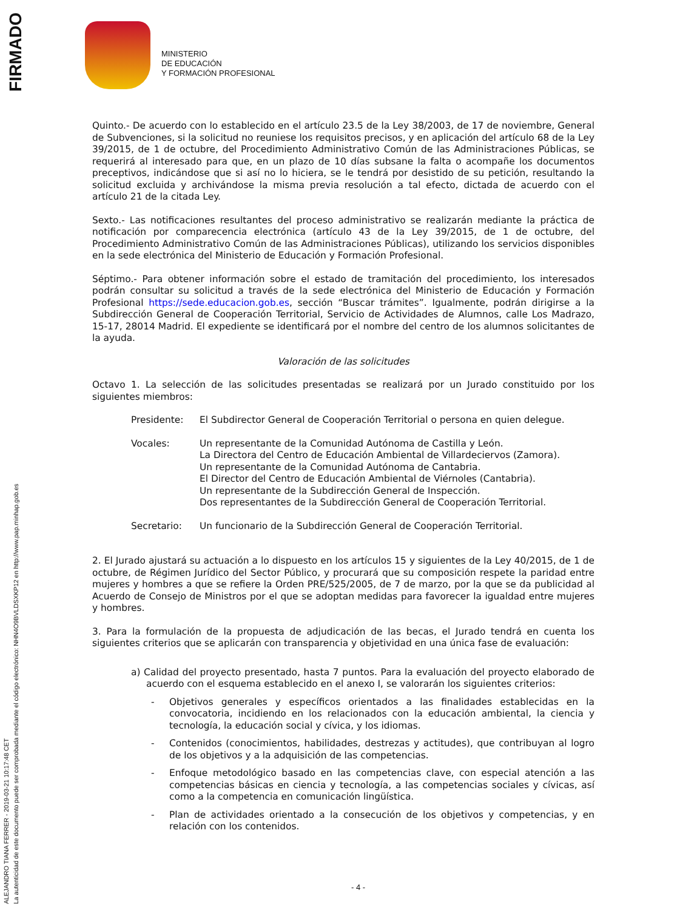FIRMADO
ALEJANDRO TIANA FERRER - 2019-03-21 10:17:48 CET
La autenticidad de este documento puede ser comprobada mediante el código electrónico: NHN4O9BVLDSXKP12 en http://www.pap.minhap.gob.es
MINISTERIO
DE EDUCACIÓN
Y FORMACIÓN PROFESIONAL
Quinto.- De acuerdo con lo establecido en el artículo 23.5 de la Ley 38/2003, de 17 de noviembre, General de Subvenciones, si la solicitud no reuniese los requisitos precisos, y en aplicación del artículo 68 de la Ley 39/2015, de 1 de octubre, del Procedimiento Administrativo Común de las Administraciones Públicas, se requerirá al interesado para que, en un plazo de 10 días subsane la falta o acompañe los documentos preceptivos, indicándose que si así no lo hiciera, se le tendrá por desistido de su petición, resultando la solicitud excluida y archivándose la misma previa resolución a tal efecto, dictada de acuerdo con el artículo 21 de la citada Ley.
Sexto.- Las notificaciones resultantes del proceso administrativo se realizarán mediante la práctica de notificación por comparecencia electrónica (artículo 43 de la Ley 39/2015, de 1 de octubre, del Procedimiento Administrativo Común de las Administraciones Públicas), utilizando los servicios disponibles en la sede electrónica del Ministerio de Educación y Formación Profesional.
Séptimo.- Para obtener información sobre el estado de tramitación del procedimiento, los interesados podrán consultar su solicitud a través de la sede electrónica del Ministerio de Educación y Formación Profesional https://sede.educacion.gob.es, sección “Buscar trámites”. Igualmente, podrán dirigirse a la Subdirección General de Cooperación Territorial, Servicio de Actividades de Alumnos, calle Los Madrazo, 15-17, 28014 Madrid. El expediente se identificará por el nombre del centro de los alumnos solicitantes de la ayuda.
Valoración de las solicitudes
Octavo 1. La selección de las solicitudes presentadas se realizará por un Jurado constituido por los siguientes miembros:
| Presidente: | El Subdirector General de Cooperación Territorial o persona en quien delegue. |
| Vocales: | Un representante de la Comunidad Autónoma de Castilla y León. La Directora del Centro de Educación Ambiental de Villardeciervos (Zamora). Un representante de la Comunidad Autónoma de Cantabria. El Director del Centro de Educación Ambiental de Viérnoles (Cantabria). Un representante de la Subdirección General de Inspección. Dos representantes de la Subdirección General de Cooperación Territorial. |
| Secretario: | Un funcionario de la Subdirección General de Cooperación Territorial. |
2. El Jurado ajustará su actuación a lo dispuesto en los artículos 15 y siguientes de la Ley 40/2015, de 1 de octubre, de Régimen Jurídico del Sector Público, y procurará que su composición respete la paridad entre mujeres y hombres a que se refiere la Orden PRE/525/2005, de 7 de marzo, por la que se da publicidad al Acuerdo de Consejo de Ministros por el que se adoptan medidas para favorecer la igualdad entre mujeres y hombres.
3. Para la formulación de la propuesta de adjudicación de las becas, el Jurado tendrá en cuenta los siguientes criterios que se aplicarán con transparencia y objetividad en una única fase de evaluación:
a) Calidad del proyecto presentado, hasta 7 puntos. Para la evaluación del proyecto elaborado de acuerdo con el esquema establecido en el anexo I, se valorarán los siguientes criterios:
- Objetivos generales y específicos orientados a las finalidades establecidas en la convocatoria, incidiendo en los relacionados con la educación ambiental, la ciencia y tecnología, la educación social y cívica, y los idiomas.
- Contenidos (conocimientos, habilidades, destrezas y actitudes), que contribuyan al logro de los objetivos y a la adquisición de las competencias.
- Enfoque metodológico basado en las competencias clave, con especial atención a las competencias básicas en ciencia y tecnología, a las competencias sociales y cívicas, así como a la competencia en comunicación lingüística.
- Plan de actividades orientado a la consecución de los objetivos y competencias, y en relación con los contenidos.
- 4 -